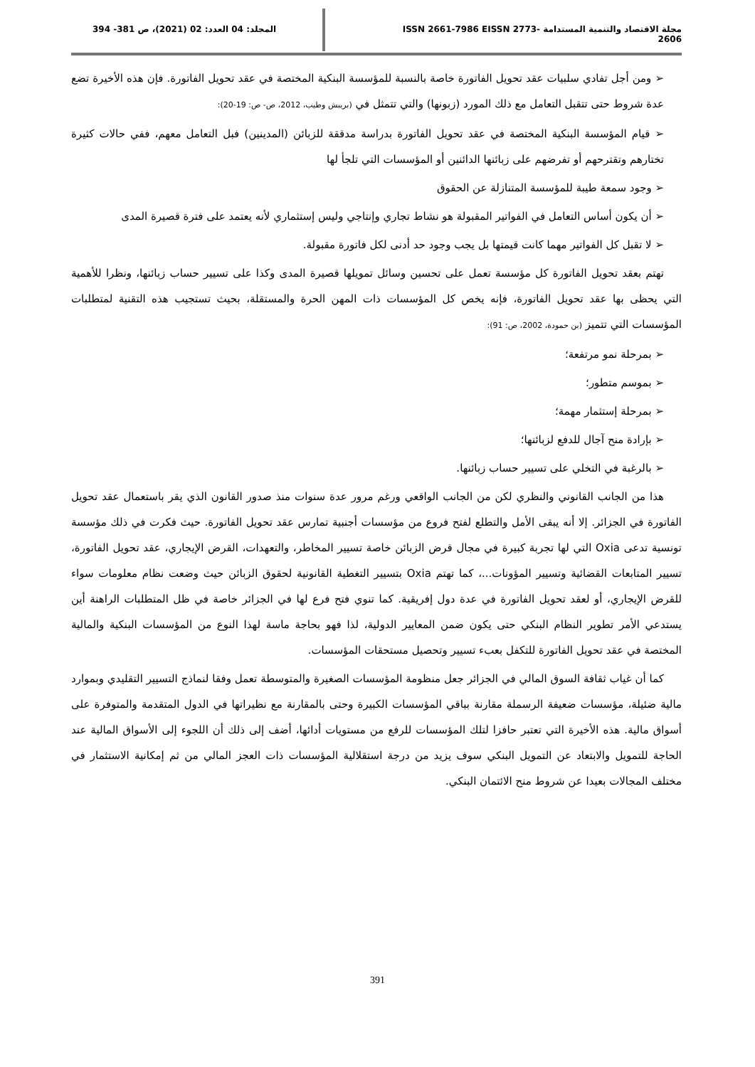مجلة الاقتصاد والتنمية المستدامة ISSN 2661-7986 EISSN 2773-2606
المجلد: 04 العدد: 02 (2021)، ص 381- 394
➢ ومن أجل تفادي سلبيات عقد تحويل الفاتورة خاصة بالنسبة للمؤسسة البنكية المختصة في عقد تحويل الفاتورة. فإن هذه الأخيرة تضع عدة شروط حتى تتقبل التعامل مع ذلك المورد (زبونها) والتي تتمثل في (بريبش وطيب، 2012، ص- ص: 19-20):
➢ قيام المؤسسة البنكية المختصة في عقد تحويل الفاتورة بدراسة مدققة للزبائن (المدينين) فبل التعامل معهم، ففي حالات كثيرة تختارهم وتقترحهم أو تفرضهم على زبائنها الدائنين أو المؤسسات التي تلجأ لها
➢ وجود سمعة طيبة للمؤسسة المتنازلة عن الحقوق
➢ أن يكون أساس التعامل في الفواتير المقبولة هو نشاط تجاري وإنتاجي وليس إستثماري لأنه يعتمد على فترة قصيرة المدى
➢ لا تقبل كل الفواتير مهما كانت قيمتها بل يجب وجود حد أدنى لكل فاتورة مقبولة.
تهتم بعقد تحويل الفاتورة كل مؤسسة تعمل على تحسين وسائل تمويلها قصيرة المدى وكذا على تسيير حساب زبائنها، ونظرا للأهمية التي يحظى بها عقد تحويل الفاتورة، فإنه يخص كل المؤسسات ذات المهن الحرة والمستقلة، بحيث تستجيب هذه التقنية لمتطلبات المؤسسات التي تتميز (بن حمودة، 2002، ص: 91):
➢ بمرحلة نمو مرتفعة؛
➢ بموسم متطور؛
➢ بمرحلة إستثمار مهمة؛
➢ بإرادة منح آجال للدفع لزبائنها؛
➢ بالرغبة في التخلي على تسيير حساب زبائنها.
هذا من الجانب القانوني والنظري لكن من الجانب الواقعي ورغم مرور عدة سنوات منذ صدور القانون الذي يقر باستعمال عقد تحويل الفاتورة في الجزائر. إلا أنه يبقى الأمل والتطلع لفتح فروع من مؤسسات أجنبية تمارس عقد تحويل الفاتورة. حيث فكرت في ذلك مؤسسة تونسية تدعى Oxia التي لها تجربة كبيرة في مجال قرض الزبائن خاصة تسيير المخاطر، والتعهدات، القرض الإيجاري، عقد تحويل الفاتورة، تسيير المتابعات القضائية وتسيير المؤونات...، كما تهتم Oxia بتسيير التغطية القانونية لحقوق الزبائن حيث وضعت نظام معلومات سواء للقرض الإيجاري، أو لعقد تحويل الفاتورة في عدة دول إفريقية. كما تنوي فتح فرع لها في الجزائر خاصة في ظل المتطلبات الراهنة أين يستدعي الأمر تطوير النظام البنكي حتى يكون ضمن المعايير الدولية، لذا فهو بحاجة ماسة لهذا النوع من المؤسسات البنكية والمالية المختصة في عقد تحويل الفاتورة للتكفل بعبء تسيير وتحصيل مستحقات المؤسسات.
كما أن غياب ثقافة السوق المالي في الجزائر جعل منظومة المؤسسات الصغيرة والمتوسطة تعمل وفقا لنماذج التسيير التقليدي وبموارد مالية ضئيلة، مؤسسات ضعيفة الرسملة مقارنة بباقي المؤسسات الكبيرة وحتى بالمقارنة مع نظيراتها في الدول المتقدمة والمتوفرة على أسواق مالية. هذه الأخيرة التي تعتبر حافزا لتلك المؤسسات للرفع من مستويات أدائها، أضف إلى ذلك أن اللجوء إلى الأسواق المالية عند الحاجة للتمويل والابتعاد عن التمويل البنكي سوف يزيد من درجة استقلالية المؤسسات ذات العجز المالي من ثم إمكانية الاستثمار في مختلف المجالات بعيدا عن شروط منح الائتمان البنكي.
391